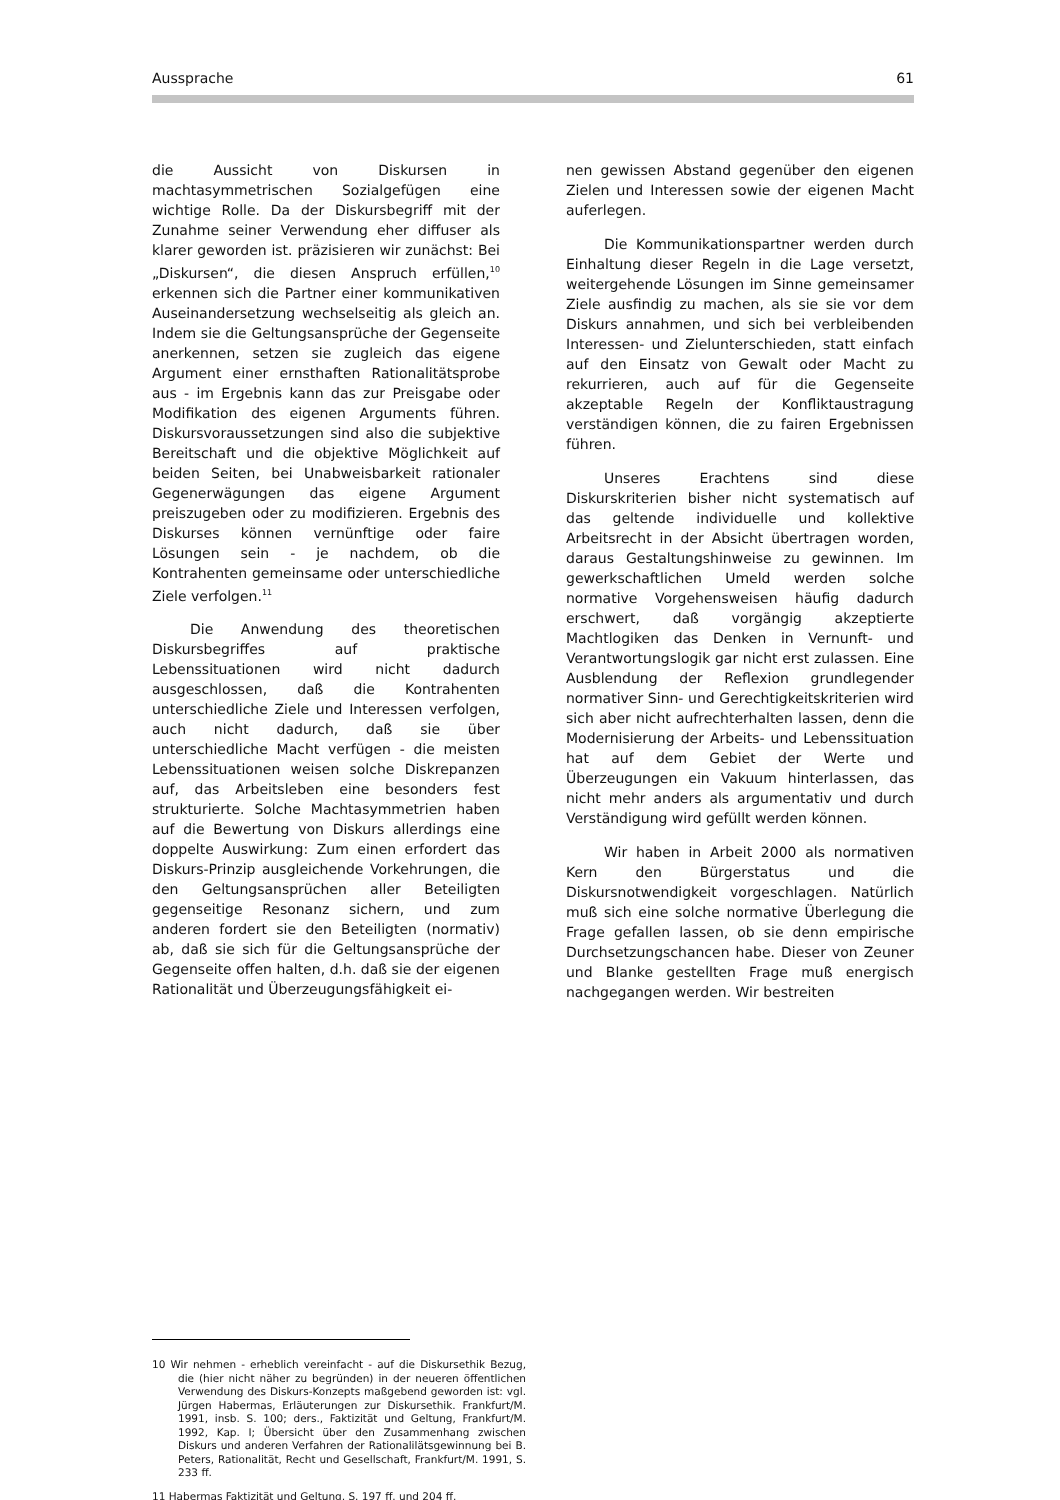Aussprache 61
die Aussicht von Diskursen in machtasymmetrischen Sozialgefügen eine wichtige Rolle. Da der Diskursbegriff mit der Zunahme seiner Verwendung eher diffuser als klarer geworden ist. präzisieren wir zunächst: Bei „Diskursen“, die diesen Anspruch erfüllen,<sup>10</sup> erkennen sich die Partner einer kommunikativen Auseinandersetzung wechselseitig als gleich an. Indem sie die Geltungsansprüche der Gegenseite anerkennen, setzen sie zugleich das eigene Argument einer ernsthaften Rationalitätsprobe aus - im Ergebnis kann das zur Preisgabe oder Modifikation des eigenen Arguments führen. Diskursvoraussetzungen sind also die subjektive Bereitschaft und die objektive Möglichkeit auf beiden Seiten, bei Unabweisbarkeit rationaler Gegenerwägungen das eigene Argument preiszugeben oder zu modifizieren. Ergebnis des Diskurses können vernünftige oder faire Lösungen sein - je nachdem, ob die Kontrahenten gemeinsame oder unterschiedliche Ziele verfolgen.<sup>11</sup>
Die Anwendung des theoretischen Diskursbegriffes auf praktische Lebenssituationen wird nicht dadurch ausgeschlossen, daß die Kontrahenten unterschiedliche Ziele und Interessen verfolgen, auch nicht dadurch, daß sie über unterschiedliche Macht verfügen - die meisten Lebenssituationen weisen solche Diskrepanzen auf, das Arbeitsleben eine besonders fest strukturierte. Solche Machtasymmetrien haben auf die Bewertung von Diskurs allerdings eine doppelte Auswirkung: Zum einen erfordert das Diskurs-Prinzip ausgleichende Vorkehrungen, die den Geltungsansprüchen aller Beteiligten gegenseitige Resonanz sichern, und zum anderen fordert sie den Beteiligten (normativ) ab, daß sie sich für die Geltungsansprüche der Gegenseite offen halten, d.h. daß sie der eigenen Rationalität und Überzeugungsfähigkeit ei-
10 Wir nehmen - erheblich vereinfacht - auf die Diskursethik Bezug, die (hier nicht näher zu begründen) in der neueren öffentlichen Verwendung des Diskurs-Konzepts maßgebend geworden ist: vgl. Jürgen Habermas, Erläuterungen zur Diskursethik. Frankfurt/M. 1991, insb. S. 100; ders., Faktizität und Geltung, Frankfurt/M. 1992, Kap. I; Übersicht über den Zusammenhang zwischen Diskurs und anderen Verfahren der Rationalilätsgewinnung bei B. Peters, Rationalität, Recht und Gesellschaft, Frankfurt/M. 1991, S. 233 ff.
11 Habermas Faktizität und Geltung, S. 197 ff. und 204 ff.
nen gewissen Abstand gegenüber den eigenen Zielen und Interessen sowie der eigenen Macht auferlegen.
Die Kommunikationspartner werden durch Einhaltung dieser Regeln in die Lage versetzt, weitergehende Lösungen im Sinne gemeinsamer Ziele ausfindig zu machen, als sie sie vor dem Diskurs annahmen, und sich bei verbleibenden Interessen- und Zielunterschieden, statt einfach auf den Einsatz von Gewalt oder Macht zu rekurrieren, auch auf für die Gegenseite akzeptable Regeln der Konfliktaustragung verständigen können, die zu fairen Ergebnissen führen.
Unseres Erachtens sind diese Diskurskriterien bisher nicht systematisch auf das geltende individuelle und kollektive Arbeitsrecht in der Absicht übertragen worden, daraus Gestaltungshinweise zu gewinnen. Im gewerkschaftlichen Umeld werden solche normative Vorgehensweisen häufig dadurch erschwert, daß vorgängig akzeptierte Machtlogiken das Denken in Vernunft- und Verantwortungslogik gar nicht erst zulassen. Eine Ausblendung der Reflexion grundlegender normativer Sinn- und Gerechtigkeitskriterien wird sich aber nicht aufrechterhalten lassen, denn die Modernisierung der Arbeits- und Lebenssituation hat auf dem Gebiet der Werte und Überzeugungen ein Vakuum hinterlassen, das nicht mehr anders als argumentativ und durch Verständigung wird gefüllt werden können.
Wir haben in Arbeit 2000 als normativen Kern den Bürgerstatus und die Diskursnotwendigkeit vorgeschlagen. Natürlich muß sich eine solche normative Überlegung die Frage gefallen lassen, ob sie denn empirische Durchsetzungschancen habe. Dieser von Zeuner und Blanke gestellten Frage muß energisch nachgegangen werden. Wir bestreiten